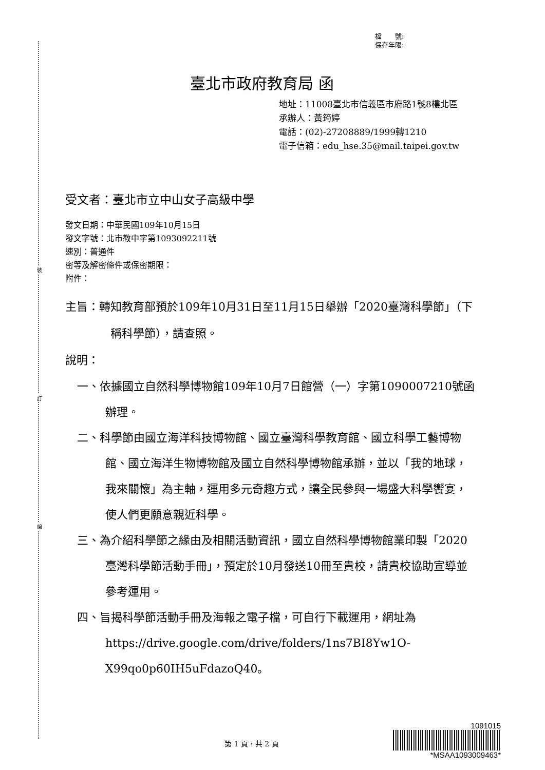裝
訂
線
檔　　號:
保存年限:
臺北市政府教育局 函
地址：11008臺北市信義區市府路1號8樓北區
承辦人：黃筠婷
電話：(02)-27208889/1999轉1210
電子信箱：edu_hse.35@mail.taipei.gov.tw
受文者：臺北市立中山女子高級中學
發文日期：中華民國109年10月15日
發文字號：北市教中字第1093092211號
速別：普通件
密等及解密條件或保密期限：
附件：
主旨：轉知教育部預於109年10月31日至11月15日舉辦「2020臺灣科學節」（下稱科學節），請查照。
說明：
一、依據國立自然科學博物館109年10月7日館營（一）字第1090007210號函辦理。
二、科學節由國立海洋科技博物館、國立臺灣科學教育館、國立科學工藝博物館、國立海洋生物博物館及國立自然科學博物館承辦，並以「我的地球，我來關懷」為主軸，運用多元奇趣方式，讓全民參與一場盛大科學饗宴，使人們更願意親近科學。
三、為介紹科學節之緣由及相關活動資訊，國立自然科學博物館業印製「2020臺灣科學節活動手冊」，預定於10月發送10冊至貴校，請貴校協助宣導並參考運用。
四、旨揭科學節活動手冊及海報之電子檔，可自行下載運用，網址為https://drive.google.com/drive/folders/1ns7BI8Yw1O-X99qo0p60IH5uFdazoQ40。
第 1 頁，共 2 頁
1091015
*MSAA1093009463*